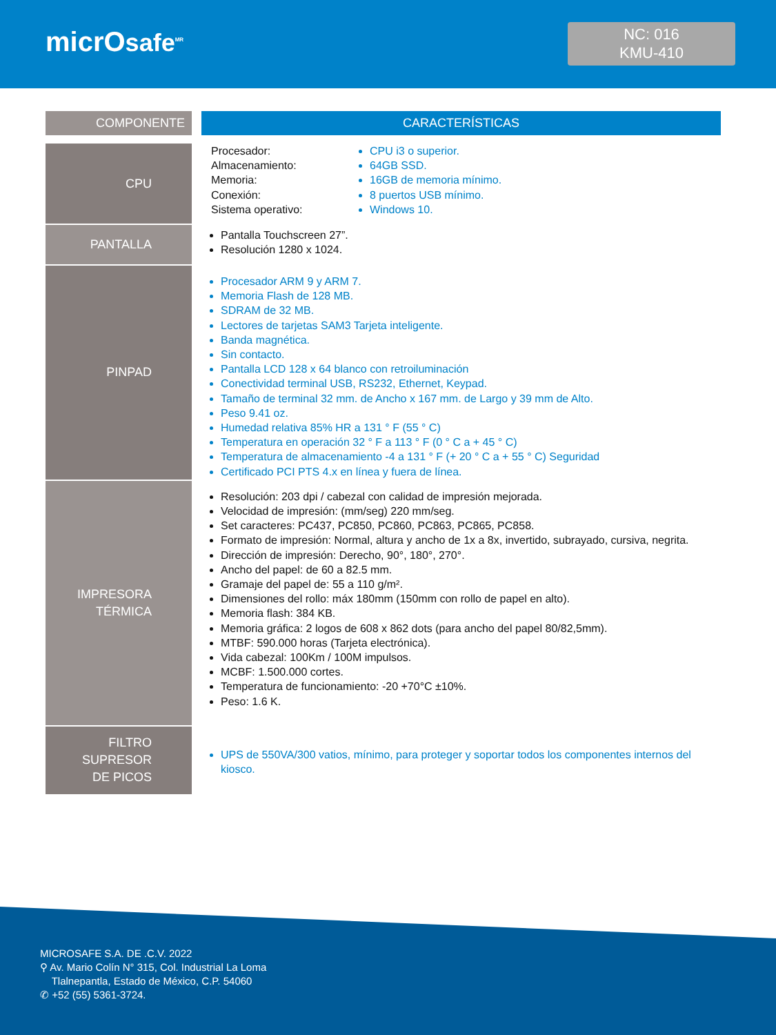micrOsafe<sup>MR</sup>
NC: 016
KMU-410
| COMPONENTE | | CARACTERÍSTICAS |
| --- | --- | --- |
| CPU | | Procesador: Almacenamiento: Memoria: Conexión: Sistema operativo: CPU i3 o superior. 64GB SSD. 16GB de memoria mínimo. 8 puertos USB mínimo. Windows 10. |
| PANTALLA | | Pantalla Touchscreen 27”. Resolución 1280 x 1024. |
| PINPAD | | Procesador ARM 9 y ARM 7. Memoria Flash de 128 MB. SDRAM de 32 MB. Lectores de tarjetas SAM3 Tarjeta inteligente. Banda magnética. Sin contacto. Pantalla LCD 128 x 64 blanco con retroiluminación Conectividad terminal USB, RS232, Ethernet, Keypad. Tamaño de terminal 32 mm. de Ancho x 167 mm. de Largo y 39 mm de Alto. Peso 9.41 oz. Humedad relativa 85% HR a 131 ° F (55 ° C) Temperatura en operación 32 ° F a 113 ° F (0 ° C a + 45 ° C) Temperatura de almacenamiento -4 a 131 ° F (+ 20 ° C a + 55 ° C) Seguridad Certificado PCI PTS 4.x en línea y fuera de línea. |
| IMPRESORA TÉRMICA | | Resolución: 203 dpi / cabezal con calidad de impresión mejorada. Velocidad de impresión: (mm/seg) 220 mm/seg. Set caracteres: PC437, PC850, PC860, PC863, PC865, PC858. Formato de impresión: Normal, altura y ancho de 1x a 8x, invertido, subrayado, cursiva, negrita. Dirección de impresión: Derecho, 90°, 180°, 270°. Ancho del papel: de 60 a 82.5 mm. Gramaje del papel de: 55 a 110 g/m². Dimensiones del rollo: máx 180mm (150mm con rollo de papel en alto). Memoria flash: 384 KB. Memoria gráfica: 2 logos de 608 x 862 dots (para ancho del papel 80/82,5mm). MTBF: 590.000 horas (Tarjeta electrónica). Vida cabezal: 100Km / 100M impulsos. MCBF: 1.500.000 cortes. Temperatura de funcionamiento: -20 +70°C ±10%. Peso: 1.6 K. |
| FILTRO SUPRESOR DE PICOS | | UPS de 550VA/300 vatios, mínimo, para proteger y soportar todos los componentes internos del kiosco. |
MICROSAFE S.A. DE .C.V. 2022
⚲ Av. Mario Colín N° 315, Col. Industrial La Loma
Tlalnepantla, Estado de México, C.P. 54060
✆ +52 (55) 5361-3724.